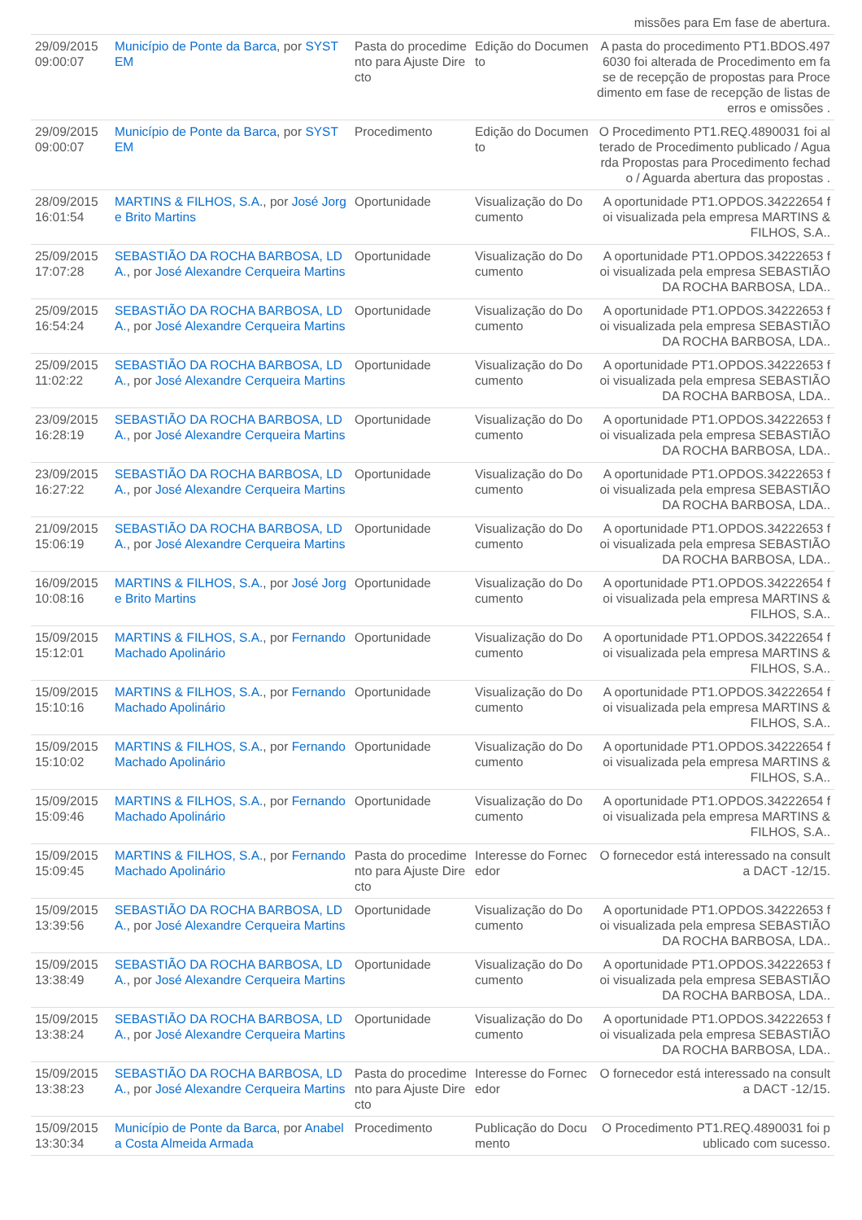| | | | | missões para Em fase de abertura. |
| 29/09/2015 09:00:07 | Município de Ponte da Barca , por SYSTEM | Pasta do procedimento para Ajuste Directo | Edição do Documento | A pasta do procedimento PT1.BDOS.4976030 foi alterada de Procedimento em fase de recepção de propostas para Procedimento em fase de recepção de listas de erros e omissões . |
| 29/09/2015 09:00:07 | Município de Ponte da Barca , por SYSTEM | Procedimento | Edição do Documento | O Procedimento PT1.REQ.4890031 foi alterado de Procedimento publicado / Aguarda Propostas para Procedimento fechado / Aguarda abertura das propostas . |
| 28/09/2015 16:01:54 | MARTINS & FILHOS, S.A. , por José Jorge Brito Martins | Oportunidade | Visualização do Documento | A oportunidade PT1.OPDOS.34222654 foi visualizada pela empresa MARTINS & FILHOS, S.A.. |
| 25/09/2015 17:07:28 | SEBASTIÃO DA ROCHA BARBOSA, LDA. , por José Alexandre Cerqueira Martins | Oportunidade | Visualização do Documento | A oportunidade PT1.OPDOS.34222653 foi visualizada pela empresa SEBASTIÃO DA ROCHA BARBOSA, LDA.. |
| 25/09/2015 16:54:24 | SEBASTIÃO DA ROCHA BARBOSA, LDA. , por José Alexandre Cerqueira Martins | Oportunidade | Visualização do Documento | A oportunidade PT1.OPDOS.34222653 foi visualizada pela empresa SEBASTIÃO DA ROCHA BARBOSA, LDA.. |
| 25/09/2015 11:02:22 | SEBASTIÃO DA ROCHA BARBOSA, LDA. , por José Alexandre Cerqueira Martins | Oportunidade | Visualização do Documento | A oportunidade PT1.OPDOS.34222653 foi visualizada pela empresa SEBASTIÃO DA ROCHA BARBOSA, LDA.. |
| 23/09/2015 16:28:19 | SEBASTIÃO DA ROCHA BARBOSA, LDA. , por José Alexandre Cerqueira Martins | Oportunidade | Visualização do Documento | A oportunidade PT1.OPDOS.34222653 foi visualizada pela empresa SEBASTIÃO DA ROCHA BARBOSA, LDA.. |
| 23/09/2015 16:27:22 | SEBASTIÃO DA ROCHA BARBOSA, LDA. , por José Alexandre Cerqueira Martins | Oportunidade | Visualização do Documento | A oportunidade PT1.OPDOS.34222653 foi visualizada pela empresa SEBASTIÃO DA ROCHA BARBOSA, LDA.. |
| 21/09/2015 15:06:19 | SEBASTIÃO DA ROCHA BARBOSA, LDA. , por José Alexandre Cerqueira Martins | Oportunidade | Visualização do Documento | A oportunidade PT1.OPDOS.34222653 foi visualizada pela empresa SEBASTIÃO DA ROCHA BARBOSA, LDA.. |
| 16/09/2015 10:08:16 | MARTINS & FILHOS, S.A. , por José Jorge Brito Martins | Oportunidade | Visualização do Documento | A oportunidade PT1.OPDOS.34222654 foi visualizada pela empresa MARTINS & FILHOS, S.A.. |
| 15/09/2015 15:12:01 | MARTINS & FILHOS, S.A. , por Fernando Machado Apolinário | Oportunidade | Visualização do Documento | A oportunidade PT1.OPDOS.34222654 foi visualizada pela empresa MARTINS & FILHOS, S.A.. |
| 15/09/2015 15:10:16 | MARTINS & FILHOS, S.A. , por Fernando Machado Apolinário | Oportunidade | Visualização do Documento | A oportunidade PT1.OPDOS.34222654 foi visualizada pela empresa MARTINS & FILHOS, S.A.. |
| 15/09/2015 15:10:02 | MARTINS & FILHOS, S.A. , por Fernando Machado Apolinário | Oportunidade | Visualização do Documento | A oportunidade PT1.OPDOS.34222654 foi visualizada pela empresa MARTINS & FILHOS, S.A.. |
| 15/09/2015 15:09:46 | MARTINS & FILHOS, S.A. , por Fernando Machado Apolinário | Oportunidade | Visualização do Documento | A oportunidade PT1.OPDOS.34222654 foi visualizada pela empresa MARTINS & FILHOS, S.A.. |
| 15/09/2015 15:09:45 | MARTINS & FILHOS, S.A. , por Fernando Machado Apolinário | Pasta do procedimento para Ajuste Directo | Interesse do Fornecedor | O fornecedor está interessado na consulta DACT -12/15. |
| 15/09/2015 13:39:56 | SEBASTIÃO DA ROCHA BARBOSA, LDA. , por José Alexandre Cerqueira Martins | Oportunidade | Visualização do Documento | A oportunidade PT1.OPDOS.34222653 foi visualizada pela empresa SEBASTIÃO DA ROCHA BARBOSA, LDA.. |
| 15/09/2015 13:38:49 | SEBASTIÃO DA ROCHA BARBOSA, LDA. , por José Alexandre Cerqueira Martins | Oportunidade | Visualização do Documento | A oportunidade PT1.OPDOS.34222653 foi visualizada pela empresa SEBASTIÃO DA ROCHA BARBOSA, LDA.. |
| 15/09/2015 13:38:24 | SEBASTIÃO DA ROCHA BARBOSA, LDA. , por José Alexandre Cerqueira Martins | Oportunidade | Visualização do Documento | A oportunidade PT1.OPDOS.34222653 foi visualizada pela empresa SEBASTIÃO DA ROCHA BARBOSA, LDA.. |
| 15/09/2015 13:38:23 | SEBASTIÃO DA ROCHA BARBOSA, LDA. , por José Alexandre Cerqueira Martins | Pasta do procedimento para Ajuste Directo | Interesse do Fornecedor | O fornecedor está interessado na consulta DACT -12/15. |
| 15/09/2015 13:30:34 | Município de Ponte da Barca , por Anabela Costa Almeida Armada | Procedimento | Publicação do Documento | O Procedimento PT1.REQ.4890031 foi publicado com sucesso. |